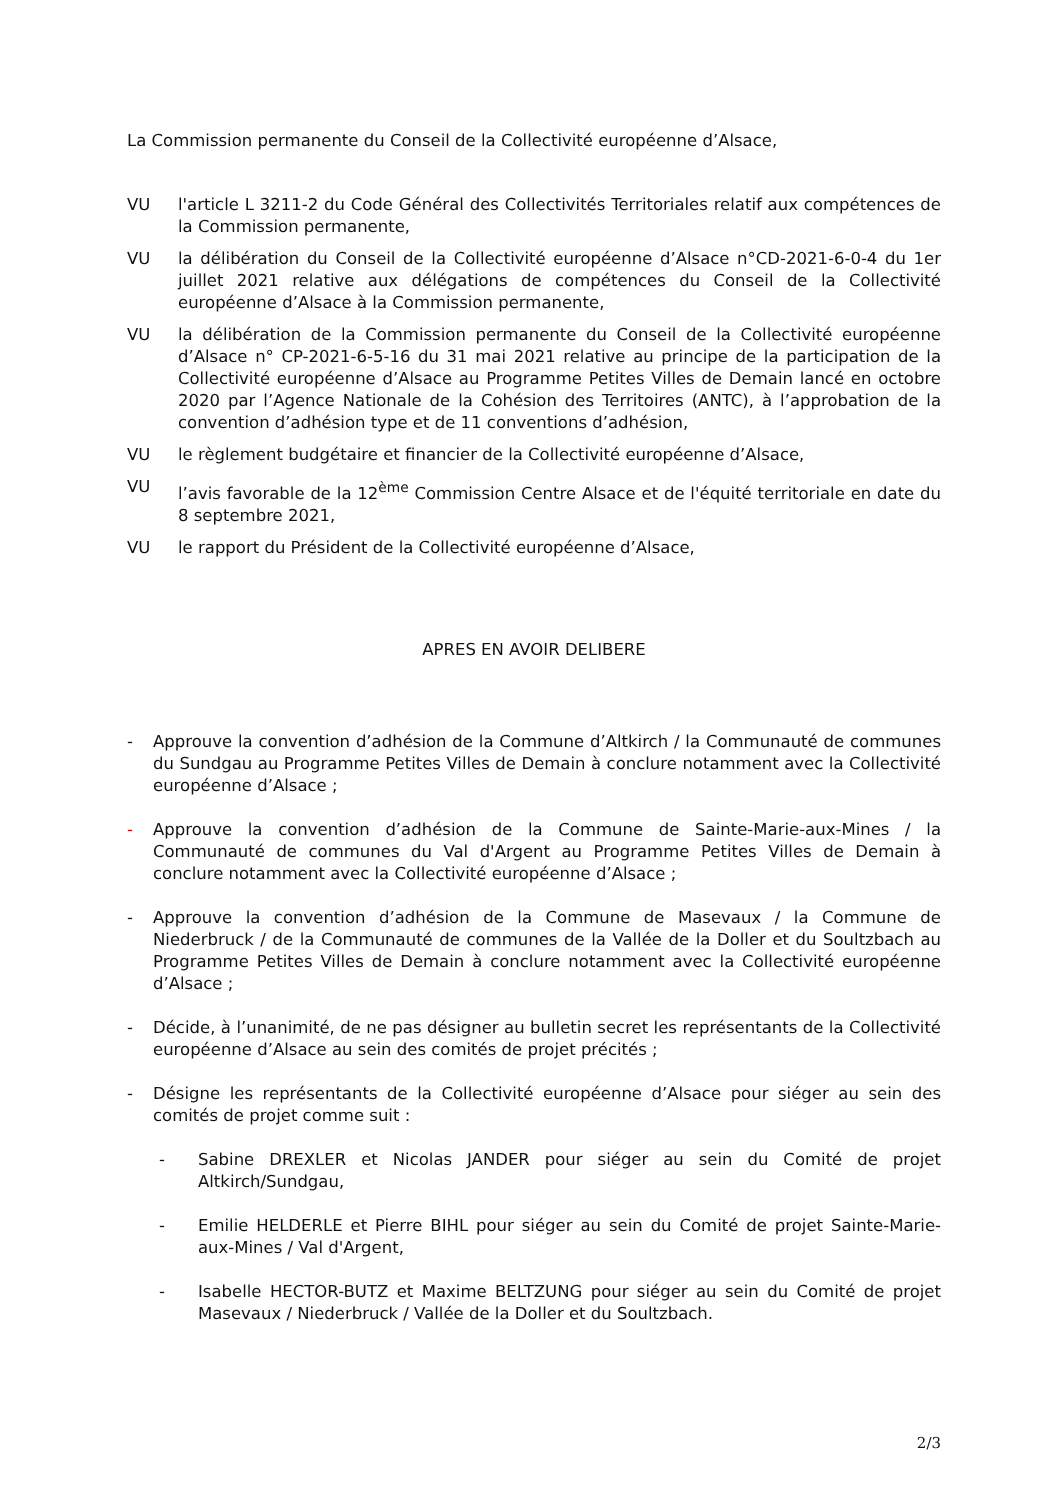La Commission permanente du Conseil de la Collectivité européenne d’Alsace,
VU l'article L 3211-2 du Code Général des Collectivités Territoriales relatif aux compétences de la Commission permanente,
VU la délibération du Conseil de la Collectivité européenne d’Alsace n°CD-2021-6-0-4 du 1er juillet 2021 relative aux délégations de compétences du Conseil de la Collectivité européenne d’Alsace à la Commission permanente,
VU la délibération de la Commission permanente du Conseil de la Collectivité européenne d’Alsace n° CP-2021-6-5-16 du 31 mai 2021 relative au principe de la participation de la Collectivité européenne d’Alsace au Programme Petites Villes de Demain lancé en octobre 2020 par l’Agence Nationale de la Cohésion des Territoires (ANTC), à l’approbation de la convention d’adhésion type et de 11 conventions d’adhésion,
VU le règlement budgétaire et financier de la Collectivité européenne d’Alsace,
VU l’avis favorable de la 12<sup>ème</sup> Commission Centre Alsace et de l'équité territoriale en date du 8 septembre 2021,
VU le rapport du Président de la Collectivité européenne d’Alsace,
APRES EN AVOIR DELIBERE
- Approuve la convention d’adhésion de la Commune d’Altkirch / la Communauté de communes du Sundgau au Programme Petites Villes de Demain à conclure notamment avec la Collectivité européenne d’Alsace ;
- Approuve la convention d’adhésion de la Commune de Sainte-Marie-aux-Mines / la Communauté de communes du Val d'Argent au Programme Petites Villes de Demain à conclure notamment avec la Collectivité européenne d’Alsace ;
- Approuve la convention d’adhésion de la Commune de Masevaux / la Commune de Niederbruck / de la Communauté de communes de la Vallée de la Doller et du Soultzbach au Programme Petites Villes de Demain à conclure notamment avec la Collectivité européenne d’Alsace ;
- Décide, à l’unanimité, de ne pas désigner au bulletin secret les représentants de la Collectivité européenne d’Alsace au sein des comités de projet précités ;
- Désigne les représentants de la Collectivité européenne d’Alsace pour siéger au sein des comités de projet comme suit :
- Sabine DREXLER et Nicolas JANDER pour siéger au sein du Comité de projet Altkirch/Sundgau,
- Emilie HELDERLE et Pierre BIHL pour siéger au sein du Comité de projet Sainte-Marie-aux-Mines / Val d'Argent,
- Isabelle HECTOR-BUTZ et Maxime BELTZUNG pour siéger au sein du Comité de projet Masevaux / Niederbruck / Vallée de la Doller et du Soultzbach.
2/3